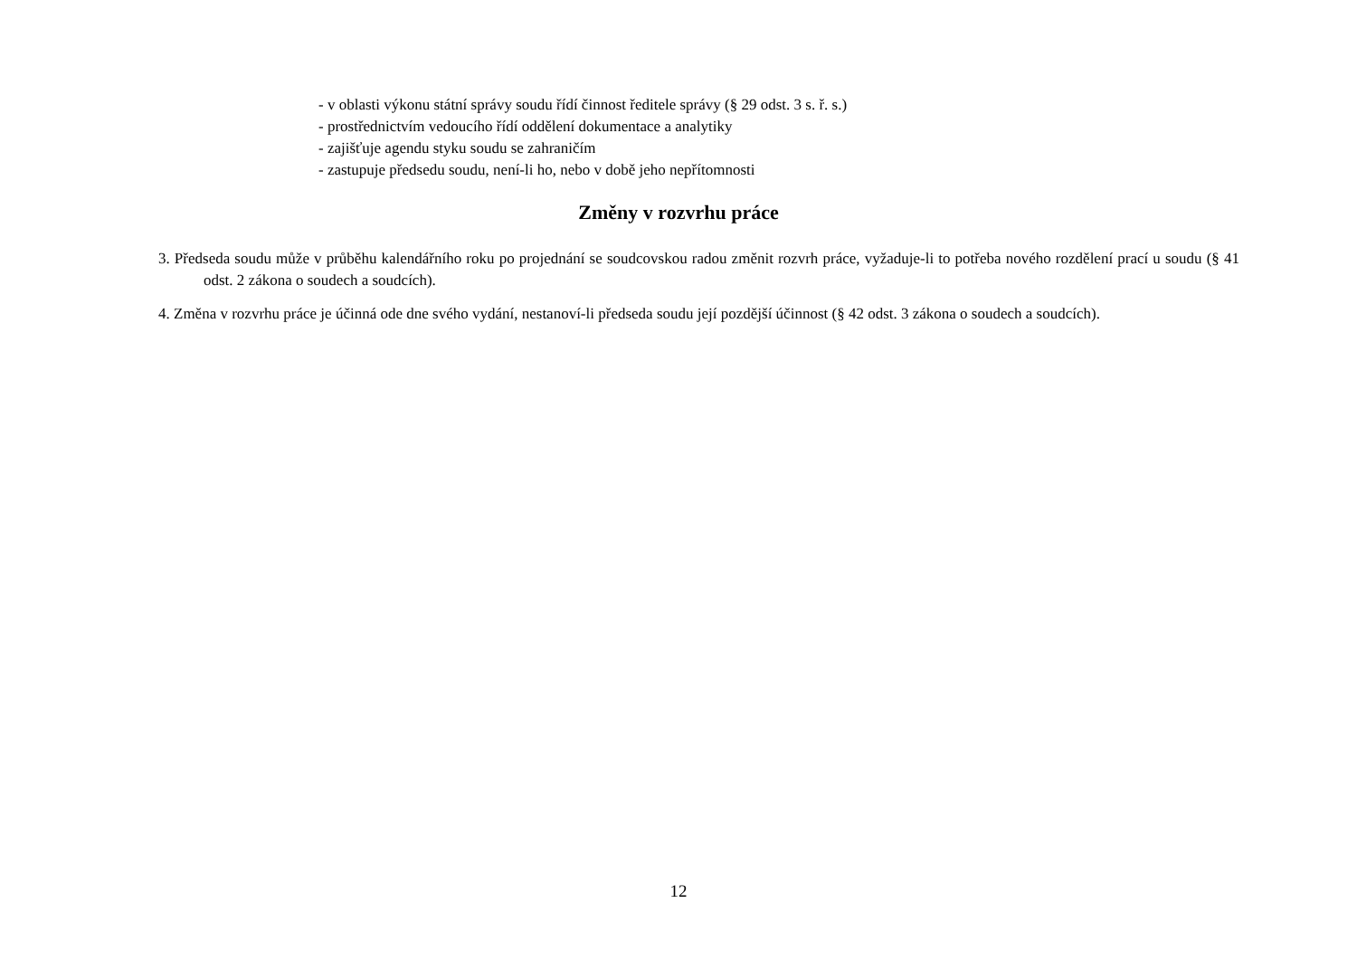- v oblasti výkonu státní správy soudu řídí činnost ředitele správy (§ 29 odst. 3 s. ř. s.)
- prostřednictvím vedoucího řídí oddělení dokumentace a analytiky
- zajišťuje agendu styku soudu se zahraničím
- zastupuje předsedu soudu, není-li ho, nebo v době jeho nepřítomnosti
Změny v rozvrhu práce
3. Předseda soudu může v průběhu kalendářního roku po projednání se soudcovskou radou změnit rozvrh práce, vyžaduje-li to potřeba nového rozdělení prací u soudu (§ 41 odst. 2 zákona o soudech a soudcích).
4. Změna v rozvrhu práce je účinná ode dne svého vydání, nestanoví-li předseda soudu její pozdější účinnost (§ 42 odst. 3 zákona o soudech a soudcích).
12